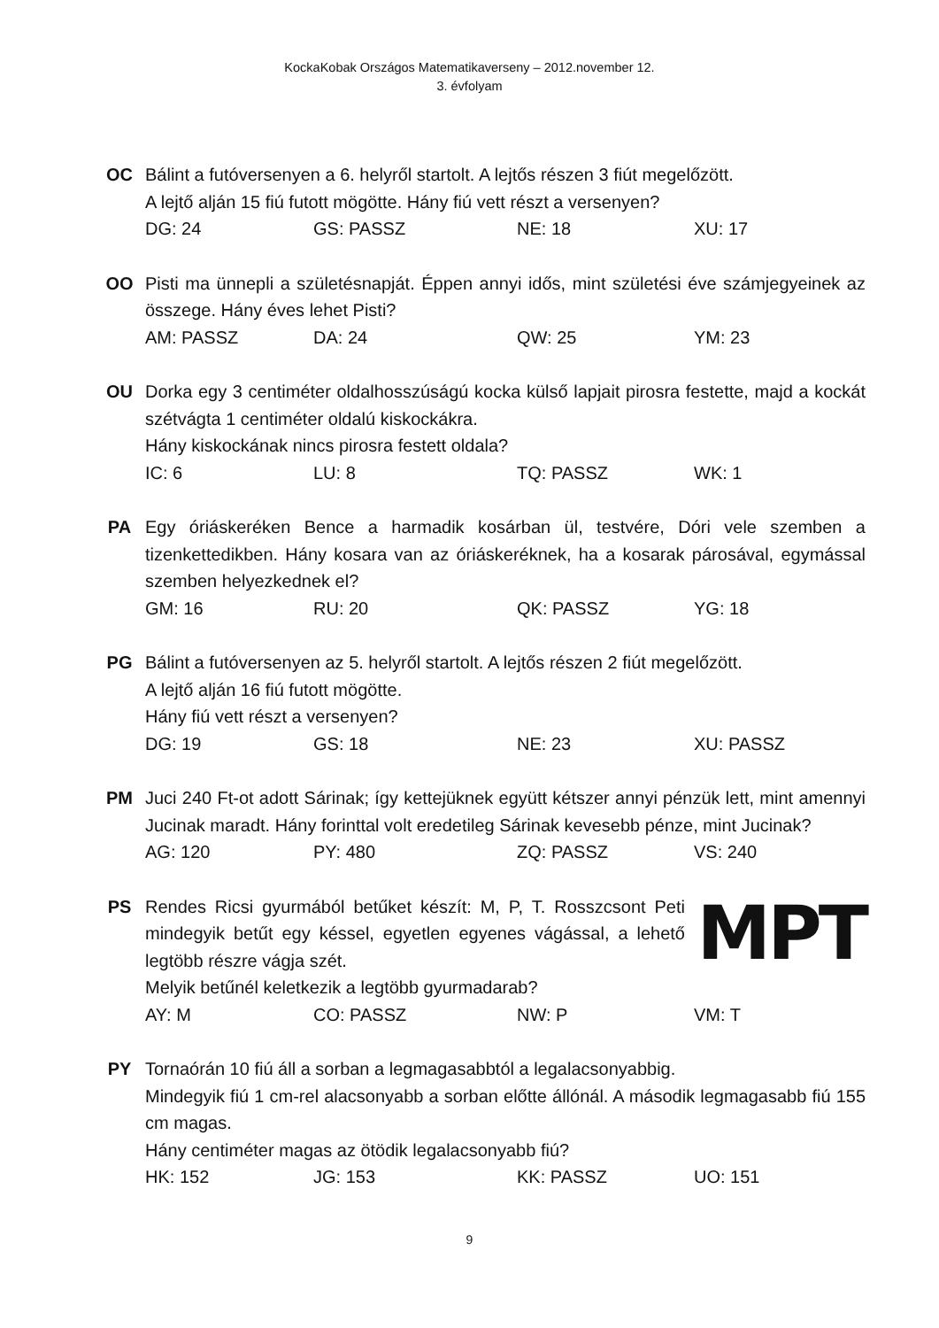KockaKobak Országos Matematikaverseny – 2012.november 12.
3. évfolyam
OC Bálint a futóversenyen a 6. helyről startolt. A lejtős részen 3 fiút megelőzött.
A lejtő alján 15 fiú futott mögötte. Hány fiú vett részt a versenyen?
DG: 24 GS: PASSZ NE: 18 XU: 17
OO Pisti ma ünnepli a születésnapját. Éppen annyi idős, mint születési éve számjegyeinek az összege. Hány éves lehet Pisti?
AM: PASSZ DA: 24 QW: 25 YM: 23
OU Dorka egy 3 centiméter oldalhosszúságú kocka külső lapjait pirosra festette, majd a kockát szétvágta 1 centiméter oldalú kiskockákra.
Hány kiskockának nincs pirosra festett oldala?
IC: 6 LU: 8 TQ: PASSZ WK: 1
PA Egy óriáskeréken Bence a harmadik kosárban ül, testvére, Dóri vele szemben a tizenkettedikben. Hány kosara van az óriáskeréknek, ha a kosarak párosával, egymással szemben helyezkednek el?
GM: 16 RU: 20 QK: PASSZ YG: 18
PG Bálint a futóversenyen az 5. helyről startolt. A lejtős részen 2 fiút megelőzött.
A lejtő alján 16 fiú futott mögötte.
Hány fiú vett részt a versenyen?
DG: 19 GS: 18 NE: 23 XU: PASSZ
PM Juci 240 Ft-ot adott Sárinak; így kettejüknek együtt kétszer annyi pénzük lett, mint amennyi Jucinak maradt. Hány forinttal volt eredetileg Sárinak kevesebb pénze, mint Jucinak?
AG: 120 PY: 480 ZQ: PASSZ VS: 240
PS Rendes Ricsi gyurmából betűket készít: M, P, T. Rosszcsont Peti mindegyik betűt egy késsel, egyetlen egyenes vágással, a lehető legtöbb részre vágja szét.
MPT
Melyik betűnél keletkezik a legtöbb gyurmadarab?
AY: M CO: PASSZ NW: P VM: T
PY Tornaórán 10 fiú áll a sorban a legmagasabbtól a legalacsonyabbig.
Mindegyik fiú 1 cm-rel alacsonyabb a sorban előtte állónál. A második legmagasabb fiú 155 cm magas.
Hány centiméter magas az ötödik legalacsonyabb fiú?
HK: 152 JG: 153 KK: PASSZ UO: 151
9